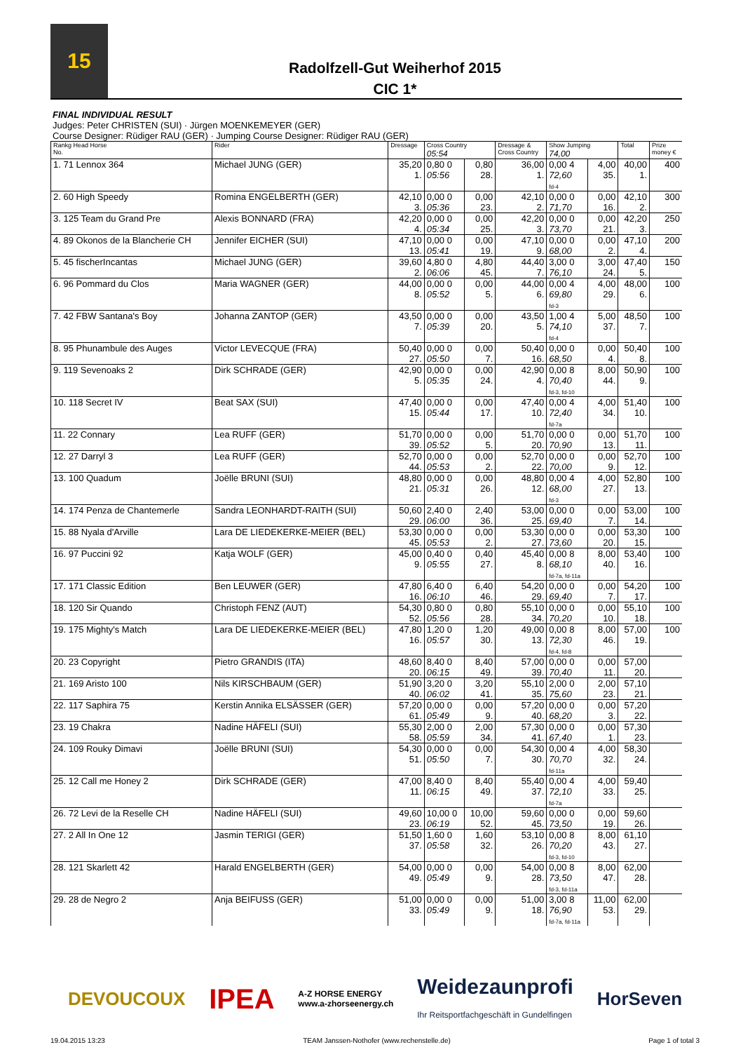15
Radolfzell-Gut Weiherhof 2015
CIC 1*
FINAL INDIVIDUAL RESULT
Judges: Peter CHRISTEN (SUI) · Jürgen MOENKEMEYER (GER)
Course Designer: Rüdiger RAU (GER) · Jumping Course Designer: Rüdiger RAU (GER)
| Rankg Head Horse No. | Rider | Dressage | Cross Country 05:54 | | Dressage & Cross Country | Show Jumping 74,00 | | Total | Prize money € |
| --- | --- | --- | --- | --- | --- | --- | --- | --- | --- |
| 1. 71 Lennox 364 | Michael JUNG (GER) | 35,20 1. | 0,80 0 05:56 | 0,80 28. | 36,00 1. | 0,00 4 72,60 fd-4 | 4,00 35. | 40,00 1. | 400 |
| 2. 60 High Speedy | Romina ENGELBERTH (GER) | 42,10 3. | 0,00 0 05:36 | 0,00 23. | 42,10 2. | 0,00 0 71,70 | 0,00 16. | 42,10 2. | 300 |
| 3. 125 Team du Grand Pre | Alexis BONNARD (FRA) | 42,20 4. | 0,00 0 05:34 | 0,00 25. | 42,20 3. | 0,00 0 73,70 | 0,00 21. | 42,20 3. | 250 |
| 4. 89 Okonos de la Blancherie CH | Jennifer EICHER (SUI) | 47,10 13. | 0,00 0 05:41 | 0,00 19. | 47,10 9. | 0,00 0 68,00 | 0,00 2. | 47,10 4. | 200 |
| 5. 45 fischerIncantas | Michael JUNG (GER) | 39,60 2. | 4,80 0 06:06 | 4,80 45. | 44,40 7. | 3,00 0 76,10 | 3,00 24. | 47,40 5. | 150 |
| 6. 96 Pommard du Clos | Maria WAGNER (GER) | 44,00 8. | 0,00 0 05:52 | 0,00 5. | 44,00 6. | 0,00 4 69,80 fd-3 | 4,00 29. | 48,00 6. | 100 |
| 7. 42 FBW Santana's Boy | Johanna ZANTOP (GER) | 43,50 7. | 0,00 0 05:39 | 0,00 20. | 43,50 5. | 1,00 4 74,10 fd-4 | 5,00 37. | 48,50 7. | 100 |
| 8. 95 Phunambule des Auges | Victor LEVECQUE (FRA) | 50,40 27. | 0,00 0 05:50 | 0,00 7. | 50,40 16. | 0,00 0 68,50 | 0,00 4. | 50,40 8. | 100 |
| 9. 119 Sevenoaks 2 | Dirk SCHRADE (GER) | 42,90 5. | 0,00 0 05:35 | 0,00 24. | 42,90 4. | 0,00 8 70,40 fd-3, fd-10 | 8,00 44. | 50,90 9. | 100 |
| 10. 118 Secret IV | Beat SAX (SUI) | 47,40 15. | 0,00 0 05:44 | 0,00 17. | 47,40 10. | 0,00 4 72,40 fd-7a | 4,00 34. | 51,40 10. | 100 |
| 11. 22 Connary | Lea RUFF (GER) | 51,70 39. | 0,00 0 05:52 | 0,00 5. | 51,70 20. | 0,00 0 70,90 | 0,00 13. | 51,70 11. | 100 |
| 12. 27 Darryl 3 | Lea RUFF (GER) | 52,70 44. | 0,00 0 05:53 | 0,00 2. | 52,70 22. | 0,00 0 70,00 | 0,00 9. | 52,70 12. | 100 |
| 13. 100 Quadum | Joëlle BRUNI (SUI) | 48,80 21. | 0,00 0 05:31 | 0,00 26. | 48,80 12. | 0,00 4 68,00 fd-3 | 4,00 27. | 52,80 13. | 100 |
| 14. 174 Penza de Chantemerle | Sandra LEONHARDT-RAITH (SUI) | 50,60 29. | 2,40 0 06:00 | 2,40 36. | 53,00 25. | 0,00 0 69,40 | 0,00 7. | 53,00 14. | 100 |
| 15. 88 Nyala d'Arville | Lara DE LIEDEKERKE-MEIER (BEL) | 53,30 45. | 0,00 0 05:53 | 0,00 2. | 53,30 27. | 0,00 0 73,60 | 0,00 20. | 53,30 15. | 100 |
| 16. 97 Puccini 92 | Katja WOLF (GER) | 45,00 9. | 0,40 0 05:55 | 0,40 27. | 45,40 8. | 0,00 8 68,10 fd-7a, fd-11a | 8,00 40. | 53,40 16. | 100 |
| 17. 171 Classic Edition | Ben LEUWER (GER) | 47,80 16. | 6,40 0 06:10 | 6,40 46. | 54,20 29. | 0,00 0 69,40 | 0,00 7. | 54,20 17. | 100 |
| 18. 120 Sir Quando | Christoph FENZ (AUT) | 54,30 52. | 0,80 0 05:56 | 0,80 28. | 55,10 34. | 0,00 0 70,20 | 0,00 10. | 55,10 18. | 100 |
| 19. 175 Mighty's Match | Lara DE LIEDEKERKE-MEIER (BEL) | 47,80 16. | 1,20 0 05:57 | 1,20 30. | 49,00 13. | 0,00 8 72,30 fd-4, fd-8 | 8,00 46. | 57,00 19. | 100 |
| 20. 23 Copyright | Pietro GRANDIS (ITA) | 48,60 20. | 8,40 0 06:15 | 8,40 49. | 57,00 39. | 0,00 0 70,40 | 0,00 11. | 57,00 20. | |
| 21. 169 Aristo 100 | Nils KIRSCHBAUM (GER) | 51,90 40. | 3,20 0 06:02 | 3,20 41. | 55,10 35. | 2,00 0 75,60 | 2,00 23. | 57,10 21. | |
| 22. 117 Saphira 75 | Kerstin Annika ELSÄSSER (GER) | 57,20 61. | 0,00 0 05:49 | 0,00 9. | 57,20 40. | 0,00 0 68,20 | 0,00 3. | 57,20 22. | |
| 23. 19 Chakra | Nadine HÄFELI (SUI) | 55,30 58. | 2,00 0 05:59 | 2,00 34. | 57,30 41. | 0,00 0 67,40 | 0,00 1. | 57,30 23. | |
| 24. 109 Rouky Dimavi | Joëlle BRUNI (SUI) | 54,30 51. | 0,00 0 05:50 | 0,00 7. | 54,30 30. | 0,00 4 70,70 fd-11a | 4,00 32. | 58,30 24. | |
| 25. 12 Call me Honey 2 | Dirk SCHRADE (GER) | 47,00 11. | 8,40 0 06:15 | 8,40 49. | 55,40 37. | 0,00 4 72,10 fd-7a | 4,00 33. | 59,40 25. | |
| 26. 72 Levi de la Reselle CH | Nadine HÄFELI (SUI) | 49,60 23. | 10,00 0 06:19 | 10,00 52. | 59,60 45. | 0,00 0 73,50 | 0,00 19. | 59,60 26. | |
| 27. 2 All In One 12 | Jasmin TERIGI (GER) | 51,50 37. | 1,60 0 05:58 | 1,60 32. | 53,10 26. | 0,00 8 70,20 fd-3, fd-10 | 8,00 43. | 61,10 27. | |
| 28. 121 Skarlett 42 | Harald ENGELBERTH (GER) | 54,00 49. | 0,00 0 05:49 | 0,00 9. | 54,00 28. | 0,00 8 73,50 fd-3, fd-11a | 8,00 47. | 62,00 28. | |
| 29. 28 de Negro 2 | Anja BEIFUSS (GER) | 51,00 33. | 0,00 0 05:49 | 0,00 9. | 51,00 18. | 3,00 8 76,90 fd-7a, fd-11a | 11,00 53. | 62,00 29. | |
DEVOUCOUX IPEA A-Z HORSE ENERGY
www.a-zhorseenergy.ch Weidezaunprofi
Ihr Reitsportfachgeschäft in Gundelfingen HorSeven
19.04.2015 13:23 TEAM Janssen-Nothofer (www.rechenstelle.de) Page 1 of total 3